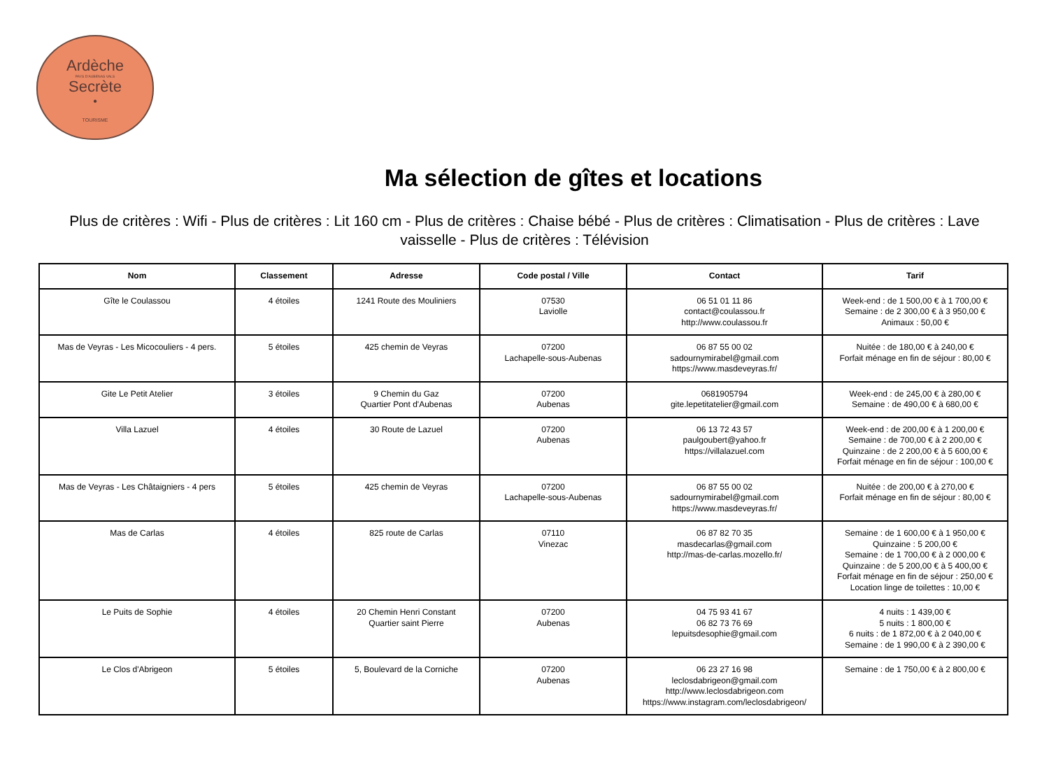Ardèche
PAYS D'AUBENAS VALS
Secrète
•
TOURISME
Ma sélection de gîtes et locations
Plus de critères : Wifi - Plus de critères : Lit 160 cm - Plus de critères : Chaise bébé - Plus de critères : Climatisation - Plus de critères : Lave vaisselle - Plus de critères : Télévision
| Nom | Classement | Adresse | Code postal / Ville | Contact | Tarif |
| --- | --- | --- | --- | --- | --- |
| Gîte le Coulassou | 4 étoiles | 1241 Route des Mouliniers | 07530 Laviolle | 06 51 01 11 86 contact@coulassou.fr http://www.coulassou.fr | Week-end : de 1 500,00 € à 1 700,00 € Semaine : de 2 300,00 € à 3 950,00 € Animaux : 50,00 € |
| Mas de Veyras - Les Micocouliers - 4 pers. | 5 étoiles | 425 chemin de Veyras | 07200 Lachapelle-sous-Aubenas | 06 87 55 00 02 sadournymirabel@gmail.com https://www.masdeveyras.fr/ | Nuitée : de 180,00 € à 240,00 € Forfait ménage en fin de séjour : 80,00 € |
| Gite Le Petit Atelier | 3 étoiles | 9 Chemin du Gaz Quartier Pont d'Aubenas | 07200 Aubenas | 0681905794 gite.lepetitatelier@gmail.com | Week-end : de 245,00 € à 280,00 € Semaine : de 490,00 € à 680,00 € |
| Villa Lazuel | 4 étoiles | 30 Route de Lazuel | 07200 Aubenas | 06 13 72 43 57 paulgoubert@yahoo.fr https://villalazuel.com | Week-end : de 200,00 € à 1 200,00 € Semaine : de 700,00 € à 2 200,00 € Quinzaine : de 2 200,00 € à 5 600,00 € Forfait ménage en fin de séjour : 100,00 € |
| Mas de Veyras - Les Châtaigniers - 4 pers | 5 étoiles | 425 chemin de Veyras | 07200 Lachapelle-sous-Aubenas | 06 87 55 00 02 sadournymirabel@gmail.com https://www.masdeveyras.fr/ | Nuitée : de 200,00 € à 270,00 € Forfait ménage en fin de séjour : 80,00 € |
| Mas de Carlas | 4 étoiles | 825 route de Carlas | 07110 Vinezac | 06 87 82 70 35 masdecarlas@gmail.com http://mas-de-carlas.mozello.fr/ | Semaine : de 1 600,00 € à 1 950,00 € Quinzaine : 5 200,00 € Semaine : de 1 700,00 € à 2 000,00 € Quinzaine : de 5 200,00 € à 5 400,00 € Forfait ménage en fin de séjour : 250,00 € Location linge de toilettes : 10,00 € |
| Le Puits de Sophie | 4 étoiles | 20 Chemin Henri Constant Quartier saint Pierre | 07200 Aubenas | 04 75 93 41 67 06 82 73 76 69 lepuitsdesophie@gmail.com | 4 nuits : 1 439,00 € 5 nuits : 1 800,00 € 6 nuits : de 1 872,00 € à 2 040,00 € Semaine : de 1 990,00 € à 2 390,00 € |
| Le Clos d'Abrigeon | 5 étoiles | 5, Boulevard de la Corniche | 07200 Aubenas | 06 23 27 16 98 leclosdabrigeon@gmail.com http://www.leclosdabrigeon.com https://www.instagram.com/leclosdabrigeon/ | Semaine : de 1 750,00 € à 2 800,00 € |